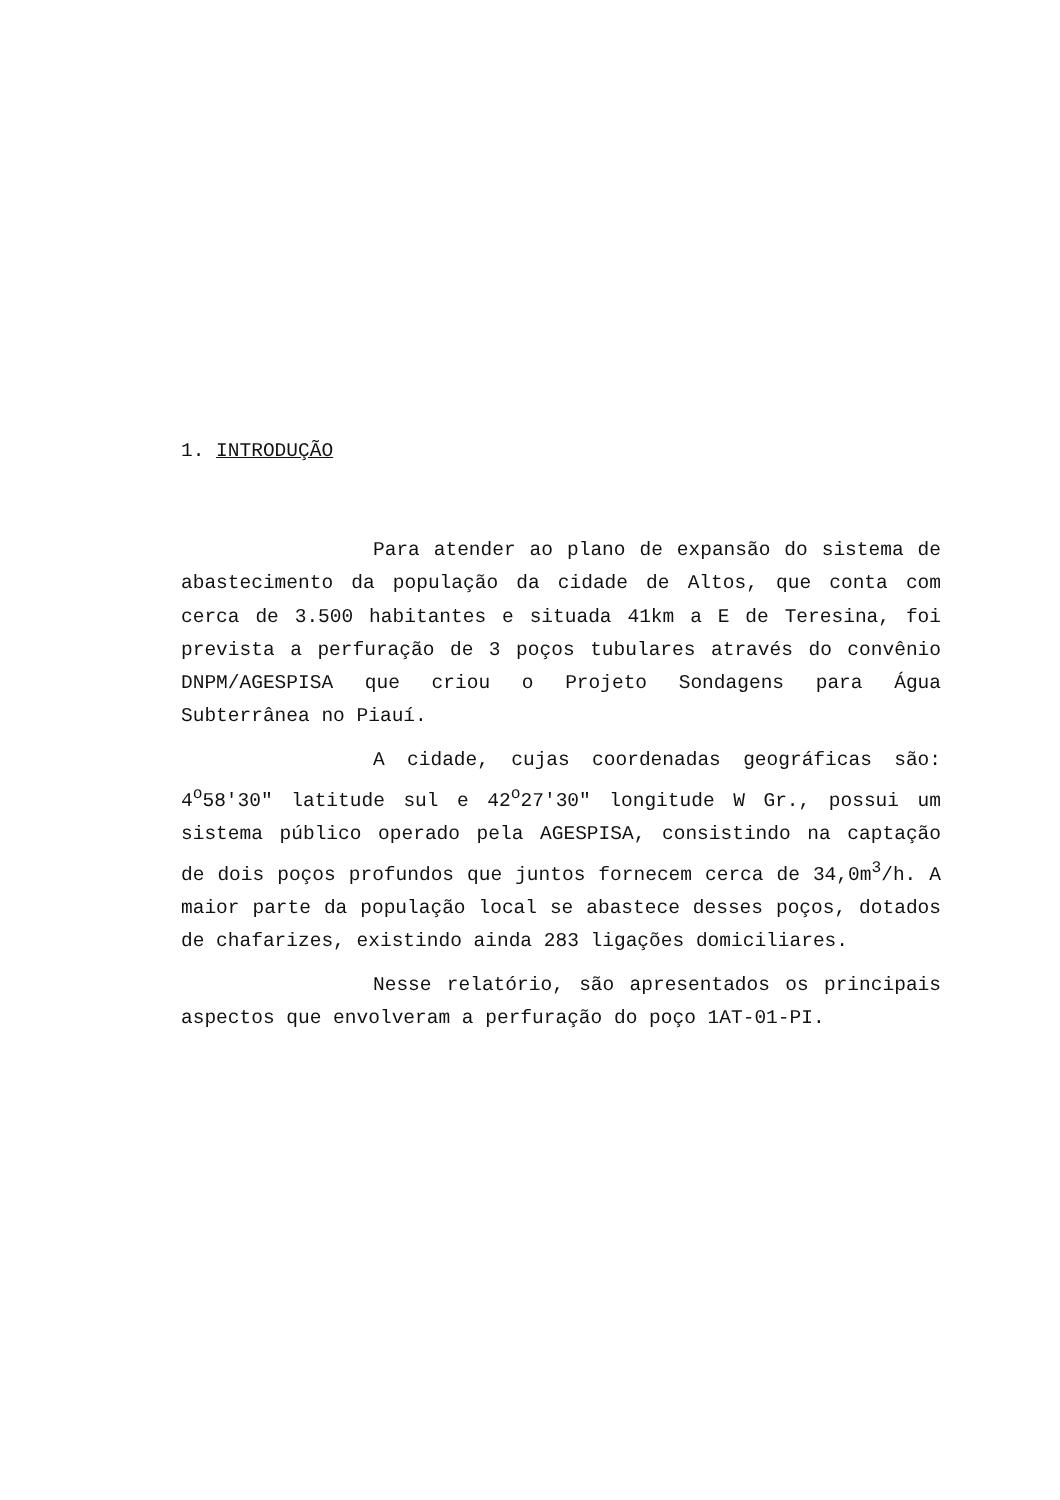1. INTRODUÇÃO
Para atender ao plano de expansão do sistema de abastecimento da população da cidade de Altos, que conta com cerca de 3.500 habitantes e situada 41km a E de Teresina, foi prevista a perfuração de 3 poços tubulares através do convênio DNPM/AGESPISA que criou o Projeto Sondagens para Água Subterrânea no Piauí.
A cidade, cujas coordenadas geográficas são: 4<sup>o</sup>58'30" latitude sul e 42<sup>o</sup>27'30" longitude W Gr., possui um sistema público operado pela AGESPISA, consistindo na captação de dois poços profundos que juntos fornecem cerca de 34,0m<sup>3</sup>/h. A maior parte da população local se abastece desses poços, dotados de chafarizes, existindo ainda 283 ligações domiciliares.
Nesse relatório, são apresentados os principais aspectos que envolveram a perfuração do poço 1AT-01-PI.